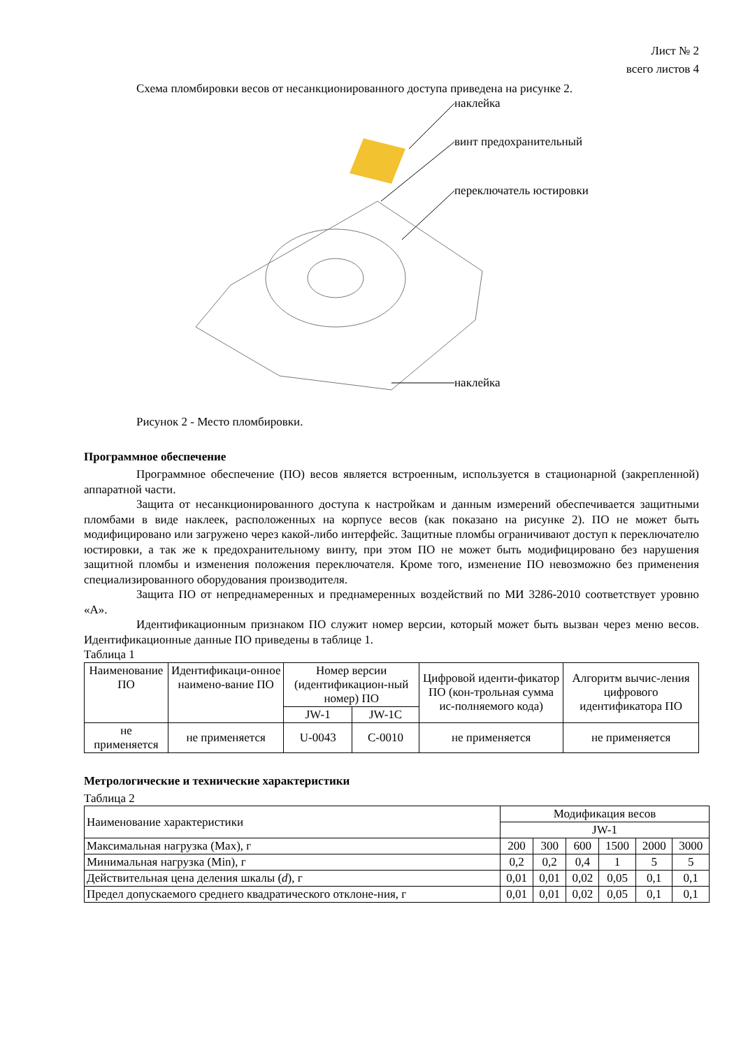Лист № 2
всего листов 4
Схема пломбировки весов от несанкционированного доступа приведена на рисунке 2.
наклейка
винт предохранительный
переключатель юстировки
наклейка
Рисунок 2 - Место пломбировки.
Программное обеспечение
Программное обеспечение (ПО) весов является встроенным, используется в стационарной (закрепленной) аппаратной части.
Защита от несанкционированного доступа к настройкам и данным измерений обеспечивается защитными пломбами в виде наклеек, расположенных на корпусе весов (как показано на рисунке 2). ПО не может быть модифицировано или загружено через какой-либо интерфейс. Защитные пломбы ограничивают доступ к переключателю юстировки, а так же к предохранительному винту, при этом ПО не может быть модифицировано без нарушения защитной пломбы и изменения положения переключателя. Кроме того, изменение ПО невозможно без применения специализированного оборудования производителя.
Защита ПО от непреднамеренных и преднамеренных воздействий по МИ 3286-2010 соответствует уровню «А».
Идентификационным признаком ПО служит номер версии, который может быть вызван через меню весов. Идентификационные данные ПО приведены в таблице 1.
Таблица 1
| Наименование ПО | Идентификаци-онное наимено-вание ПО | Номер версии (идентификацион-ный номер) ПО | | Цифровой иденти-фикатор ПО (кон-трольная сумма ис-полняемого кода) | Алгоритм вычис-ления цифрового идентификатора ПО |
| --- | --- | --- | --- | --- | --- |
| | | JW-1 | JW-1C | | |
| не применяется | не применяется | U-0043 | C-0010 | не применяется | не применяется |
Метрологические и технические характеристики
Таблица 2
| Наименование характеристики | Модификация весов | | | | | |
| --- | --- | --- | --- | --- | --- | --- |
| | JW-1 | | | | | |
| Максимальная нагрузка (Max), г | 200 | 300 | 600 | 1500 | 2000 | 3000 |
| Минимальная нагрузка (Min), г | 0,2 | 0,2 | 0,4 | 1 | 5 | 5 |
| Действительная цена деления шкалы ( d ), г | 0,01 | 0,01 | 0,02 | 0,05 | 0,1 | 0,1 |
| Предел допускаемого среднего квадратического отклоне-ния, г | 0,01 | 0,01 | 0,02 | 0,05 | 0,1 | 0,1 |